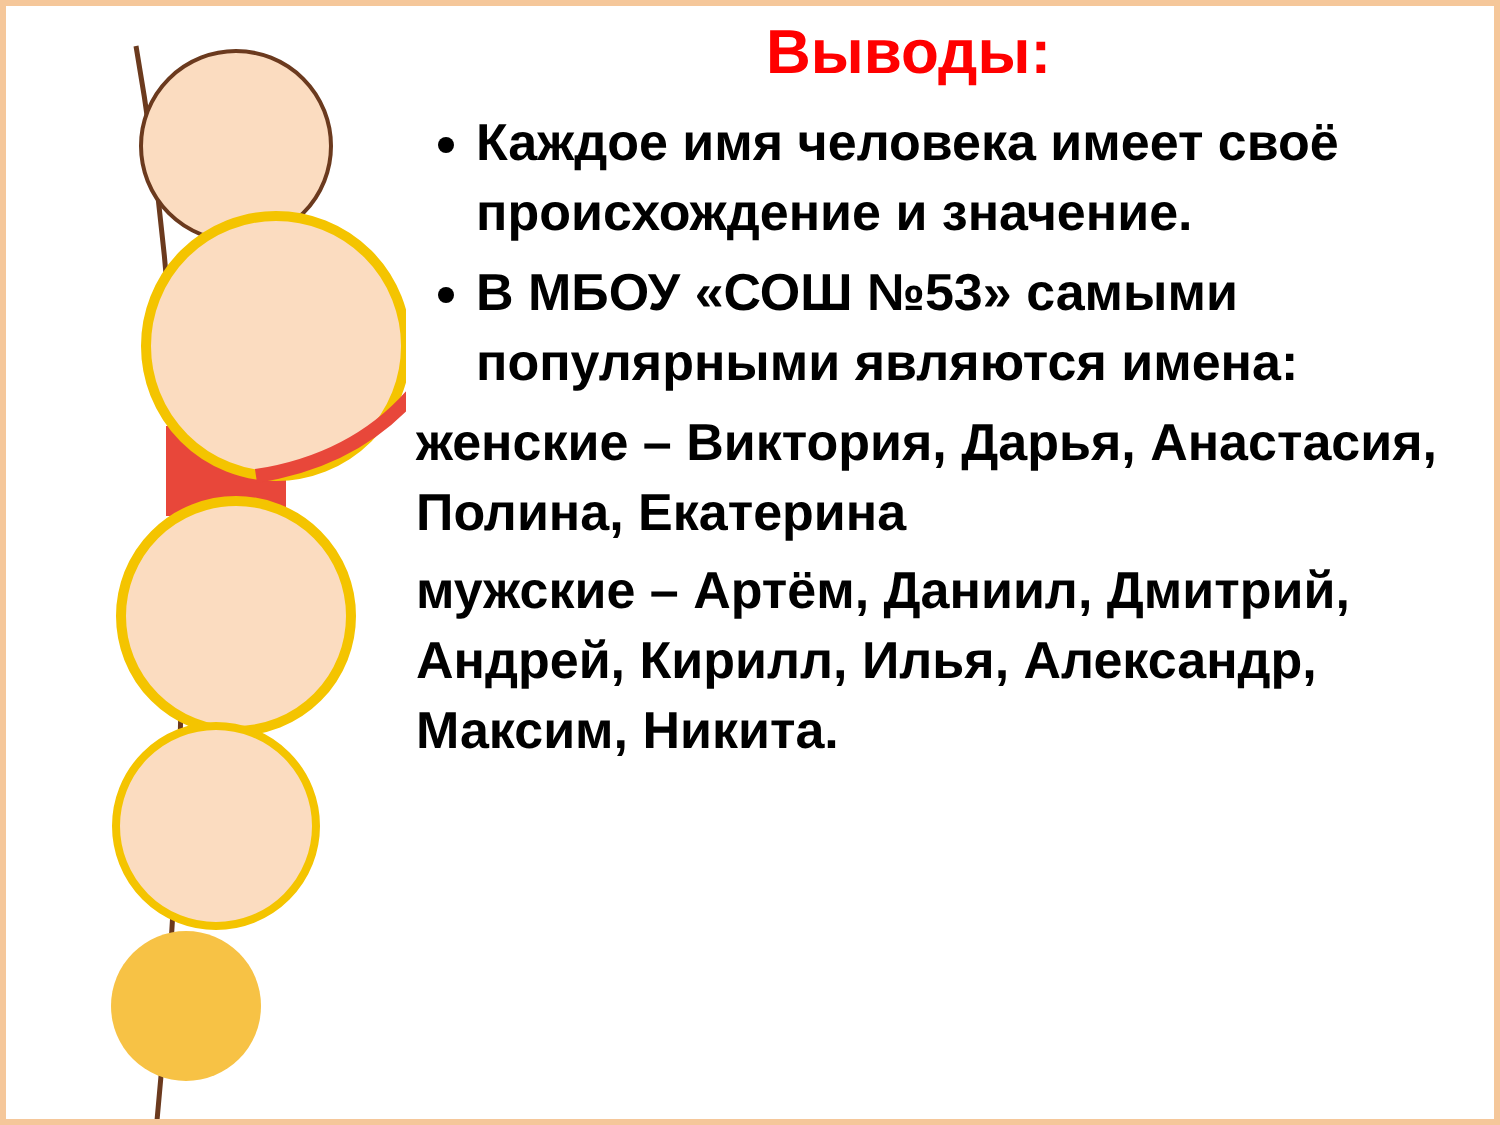Выводы:
Каждое имя человека имеет своё происхождение и значение.
В МБОУ «СОШ №53» самыми популярными являются имена:
женские – Виктория, Дарья, Анастасия, Полина, Екатерина
мужские – Артём, Даниил, Дмитрий, Андрей, Кирилл, Илья, Александр, Максим, Никита.